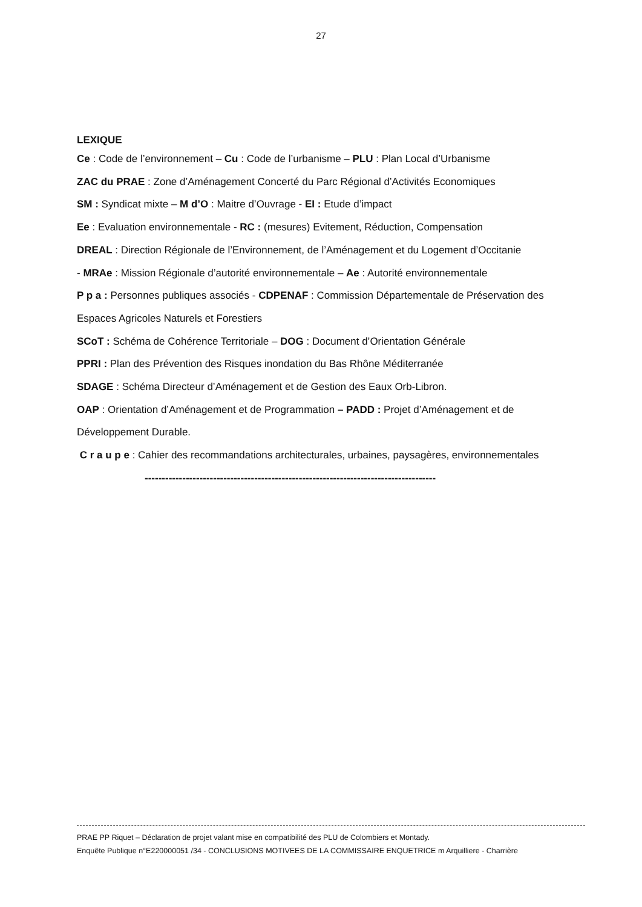27
LEXIQUE
Ce : Code de l’environnement – Cu : Code de l’urbanisme – PLU : Plan Local d’Urbanisme
ZAC du PRAE : Zone d’Aménagement Concerté du Parc Régional d’Activités Economiques
SM : Syndicat mixte – M d’O : Maitre d’Ouvrage - EI : Etude d’impact
Ee : Evaluation environnementale - RC : (mesures) Evitement, Réduction, Compensation
DREAL : Direction Régionale de l’Environnement, de l’Aménagement et du Logement d’Occitanie
- MRAe : Mission Régionale d’autorité environnementale – Ae : Autorité environnementale
P p a : Personnes publiques associés - CDPENAF : Commission Départementale de Préservation des Espaces Agricoles Naturels et Forestiers
SCoT : Schéma de Cohérence Territoriale – DOG : Document d’Orientation Générale
PPRI : Plan des Prévention des Risques inondation du Bas Rhône Méditerranée
SDAGE : Schéma Directeur d’Aménagement et de Gestion des Eaux Orb-Libron.
OAP : Orientation d’Aménagement et de Programmation – PADD : Projet d’Aménagement et de Développement Durable.
C r a u p e : Cahier des recommandations architecturales, urbaines, paysagères, environnementales
-------------------------------------------------------------------------------------
PRAE PP Riquet – Déclaration de projet valant mise en compatibilité des PLU de Colombiers et Montady.
Enquête Publique n°E220000051 /34 - CONCLUSIONS MOTIVEES DE LA COMMISSAIRE ENQUETRICE m Arquilliere - Charrière